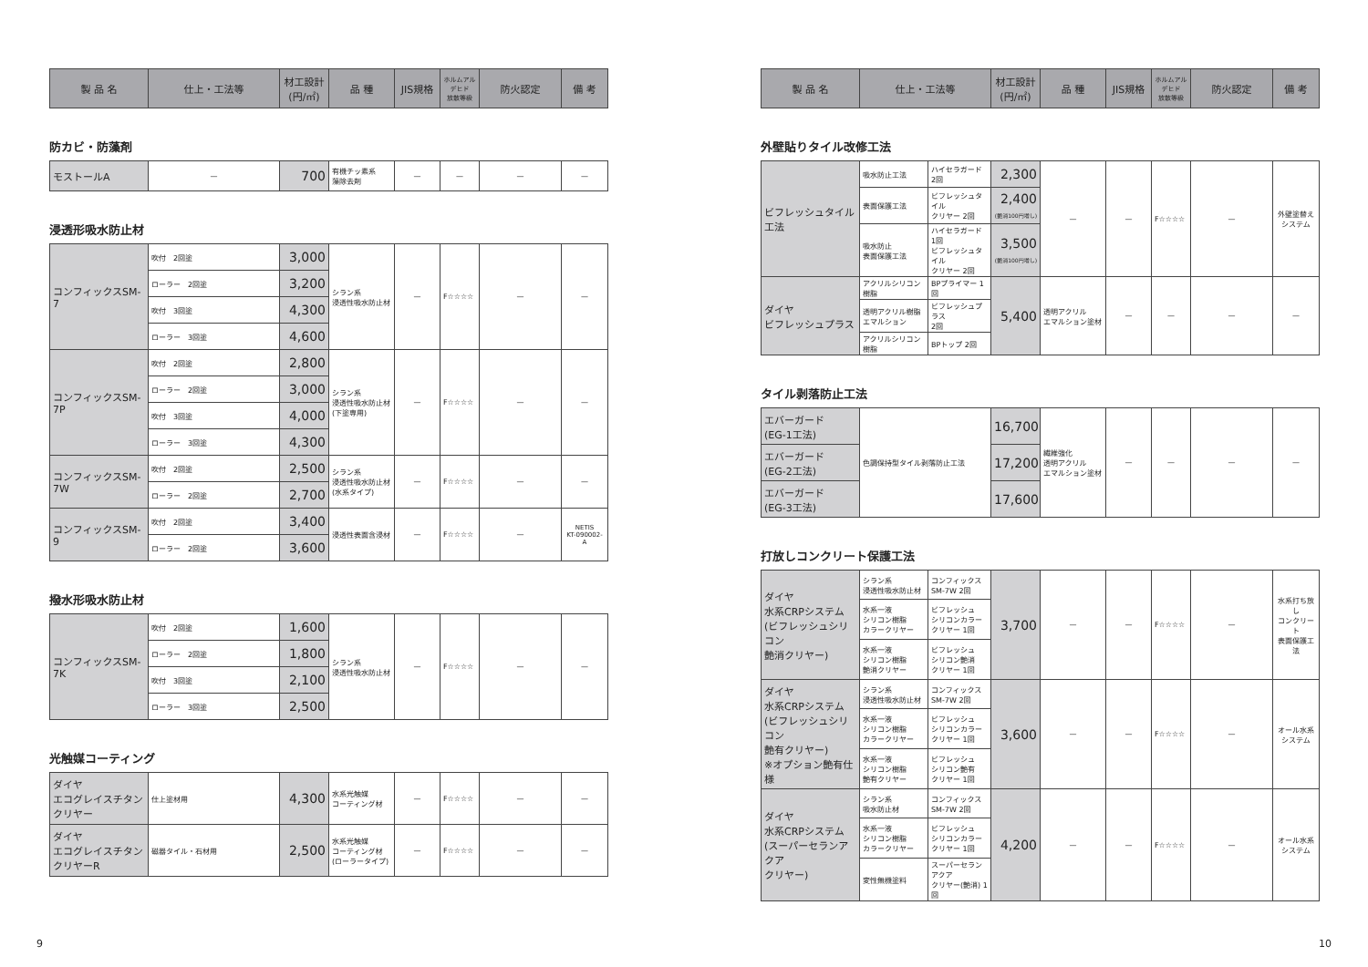| 製 品 名 | 仕上・工法等 | 材工設計 (円/㎡) | 品 種 | JIS規格 | ホルムアルデヒド 放散等級 | 防火認定 | 備 考 |
| --- | --- | --- | --- | --- | --- | --- | --- |
防カビ・防藻剤
| モストールA | — | 700 | 有機チッ素系 藻除去剤 | — | — | — | — |
浸透形吸水防止材
| コンフィックスSM-7 | 吹付 2回塗 | 3,000 | シラン系 浸透性吸水防止材 | — | F☆☆☆☆ | — | — |
| | ローラー 2回塗 | 3,200 | | | | | |
| | 吹付 3回塗 | 4,300 | | | | | |
| | ローラー 3回塗 | 4,600 | | | | | |
| コンフィックスSM-7P | 吹付 2回塗 | 2,800 | シラン系 浸透性吸水防止材 (下塗専用) | — | F☆☆☆☆ | — | — |
| | ローラー 2回塗 | 3,000 | | | | | |
| | 吹付 3回塗 | 4,000 | | | | | |
| | ローラー 3回塗 | 4,300 | | | | | |
| コンフィックスSM-7W | 吹付 2回塗 | 2,500 | シラン系 浸透性吸水防止材 (水系タイプ) | — | F☆☆☆☆ | — | — |
| | ローラー 2回塗 | 2,700 | | | | | |
| コンフィックスSM-9 | 吹付 2回塗 | 3,400 | 浸透性表面含浸材 | — | F☆☆☆☆ | — | NETIS KT-090002-A |
| | ローラー 2回塗 | 3,600 | | | | | |
撥水形吸水防止材
| コンフィックスSM-7K | 吹付 2回塗 | 1,600 | シラン系 浸透性吸水防止材 | — | F☆☆☆☆ | — | — |
| | ローラー 2回塗 | 1,800 | | | | | |
| | 吹付 3回塗 | 2,100 | | | | | |
| | ローラー 3回塗 | 2,500 | | | | | |
光触媒コーティング
| ダイヤ エコグレイスチタン クリヤー | 仕上塗材用 | 4,300 | 水系光触媒 コーティング材 | — | F☆☆☆☆ | — | — |
| ダイヤ エコグレイスチタン クリヤーR | 磁器タイル・石材用 | 2,500 | 水系光触媒 コーティング材 (ローラータイプ) | — | F☆☆☆☆ | — | — |
| 製 品 名 | 仕上・工法等 | 材工設計 (円/㎡) | 品 種 | JIS規格 | ホルムアルデヒド 放散等級 | 防火認定 | 備 考 |
| --- | --- | --- | --- | --- | --- | --- | --- |
外壁貼りタイル改修工法
| ビフレッシュタイル工法 | 吸水防止工法 | ハイセラガード 2回 | 2,300 | — | — | F☆☆☆☆ | — | 外壁塗替え システム |
| | 表面保護工法 | ビフレッシュタイル クリヤー 2回 | 2,400 (艶消100円増し) | | | | | |
| | 吸水防止 表面保護工法 | ハイセラガード 1回 ビフレッシュタイル クリヤー 2回 | 3,500 (艶消100円増し) | | | | | |
| ダイヤ ビフレッシュプラス | アクリルシリコン樹脂 | BPプライマー 1回 | 5,400 | 透明アクリル エマルション塗材 | — | — | — | — |
| | 透明アクリル樹脂 エマルション | ビフレッシュプラス 2回 | | | | | | |
| | アクリルシリコン樹脂 | BPトップ 2回 | | | | | | |
タイル剥落防止工法
| エバーガード (EG-1工法) | 色調保持型タイル剥落防止工法 | 16,700 | 繊維強化 透明アクリル エマルション塗材 | — | — | — | — |
| エバーガード (EG-2工法) | | 17,200 | | | | | |
| エバーガード (EG-3工法) | | 17,600 | | | | | |
打放しコンクリート保護工法
| ダイヤ 水系CRPシステム (ビフレッシュシリコン 艶消クリヤー) | シラン系 浸透性吸水防止材 | コンフィックス SM-7W 2回 | 3,700 | — | — | F☆☆☆☆ | — | 水系打ち放し コンクリート 表面保護工法 |
| | 水系一液 シリコン樹脂 カラークリヤー | ビフレッシュ シリコンカラー クリヤー 1回 | | | | | | |
| | 水系一液 シリコン樹脂 艶消クリヤー | ビフレッシュ シリコン艶消 クリヤー 1回 | | | | | | |
| ダイヤ 水系CRPシステム (ビフレッシュシリコン 艶有クリヤー) ※オプション艶有仕様 | シラン系 浸透性吸水防止材 | コンフィックス SM-7W 2回 | 3,600 | — | — | F☆☆☆☆ | — | オール水系 システム |
| | 水系一液 シリコン樹脂 カラークリヤー | ビフレッシュ シリコンカラー クリヤー 1回 | | | | | | |
| | 水系一液 シリコン樹脂 艶有クリヤー | ビフレッシュ シリコン艶有 クリヤー 1回 | | | | | | |
| ダイヤ 水系CRPシステム (スーパーセランアクア クリヤー) | シラン系 吸水防止材 | コンフィックス SM-7W 2回 | 4,200 | — | — | F☆☆☆☆ | — | オール水系 システム |
| | 水系一液 シリコン樹脂 カラークリヤー | ビフレッシュ シリコンカラー クリヤー 1回 | | | | | | |
| | 変性無機塗料 | スーパーセランアクア クリヤー(艶消) 1回 | | | | | | |
9 10